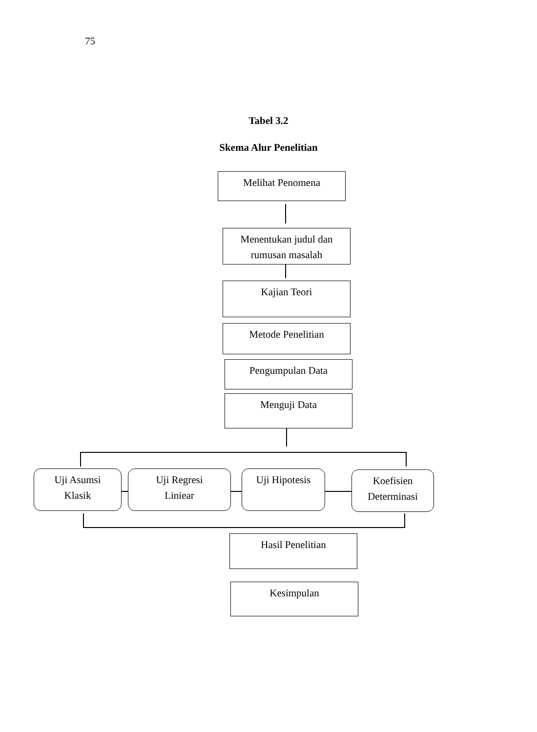75
Tabel 3.2
Skema Alur Penelitian
Melihat Penomena
Menentukan judul dan
rumusan masalah
Kajian Teori
Metode Penelitian
Pengumpulan Data
Menguji Data
Uji Asumsi
Klasik
Uji Regresi
Liniear
Uji Hipotesis
Koefisien
Determinasi
Hasil Penelitian
Kesimpulan